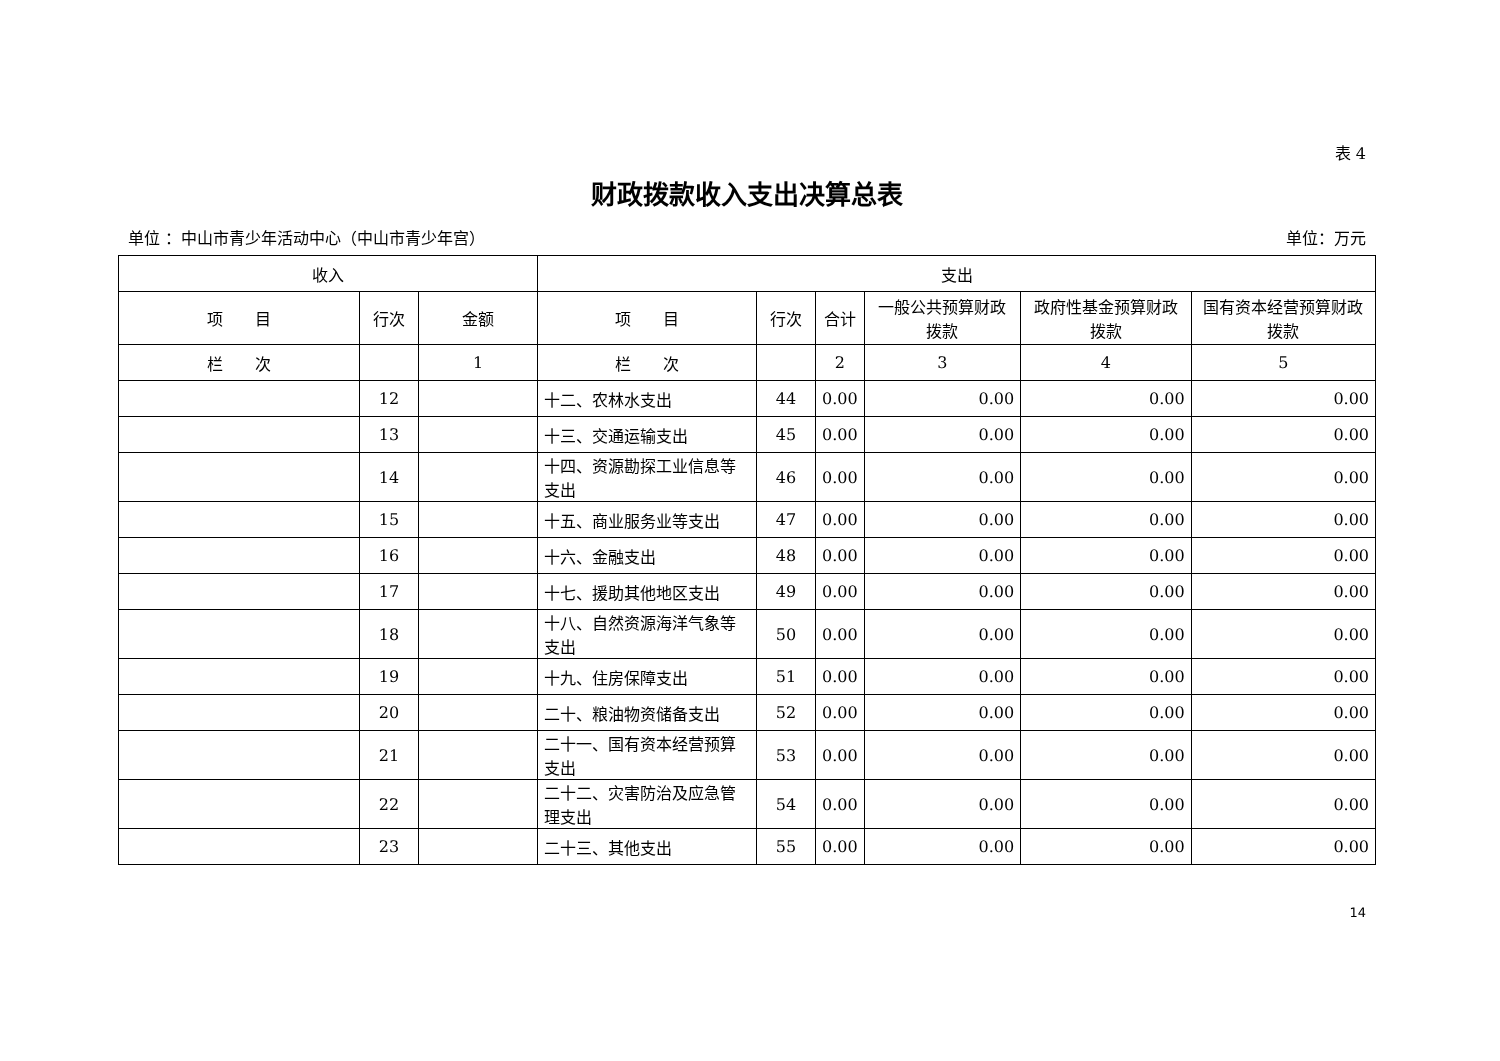表 4
财政拨款收入支出决算总表
单位 ：中山市青少年活动中心（中山市青少年宫） 单位：万元
| 收入 | | | 支出 | | | | | |
| --- | --- | --- | --- | --- | --- | --- | --- | --- |
| 项 目 | 行次 | 金额 | 项 目 | 行次 | 合计 | 一般公共预算财政拨款 | 政府性基金预算财政拨款 | 国有资本经营预算财政拨款 |
| 栏 次 | | 1 | 栏 次 | | 2 | 3 | 4 | 5 |
| | 12 | | 十二、农林水支出 | 44 | 0.00 | 0.00 | 0.00 | 0.00 |
| | 13 | | 十三、交通运输支出 | 45 | 0.00 | 0.00 | 0.00 | 0.00 |
| | 14 | | 十四、资源勘探工业信息等支出 | 46 | 0.00 | 0.00 | 0.00 | 0.00 |
| | 15 | | 十五、商业服务业等支出 | 47 | 0.00 | 0.00 | 0.00 | 0.00 |
| | 16 | | 十六、金融支出 | 48 | 0.00 | 0.00 | 0.00 | 0.00 |
| | 17 | | 十七、援助其他地区支出 | 49 | 0.00 | 0.00 | 0.00 | 0.00 |
| | 18 | | 十八、自然资源海洋气象等支出 | 50 | 0.00 | 0.00 | 0.00 | 0.00 |
| | 19 | | 十九、住房保障支出 | 51 | 0.00 | 0.00 | 0.00 | 0.00 |
| | 20 | | 二十、粮油物资储备支出 | 52 | 0.00 | 0.00 | 0.00 | 0.00 |
| | 21 | | 二十一、国有资本经营预算支出 | 53 | 0.00 | 0.00 | 0.00 | 0.00 |
| | 22 | | 二十二、灾害防治及应急管理支出 | 54 | 0.00 | 0.00 | 0.00 | 0.00 |
| | 23 | | 二十三、其他支出 | 55 | 0.00 | 0.00 | 0.00 | 0.00 |
14